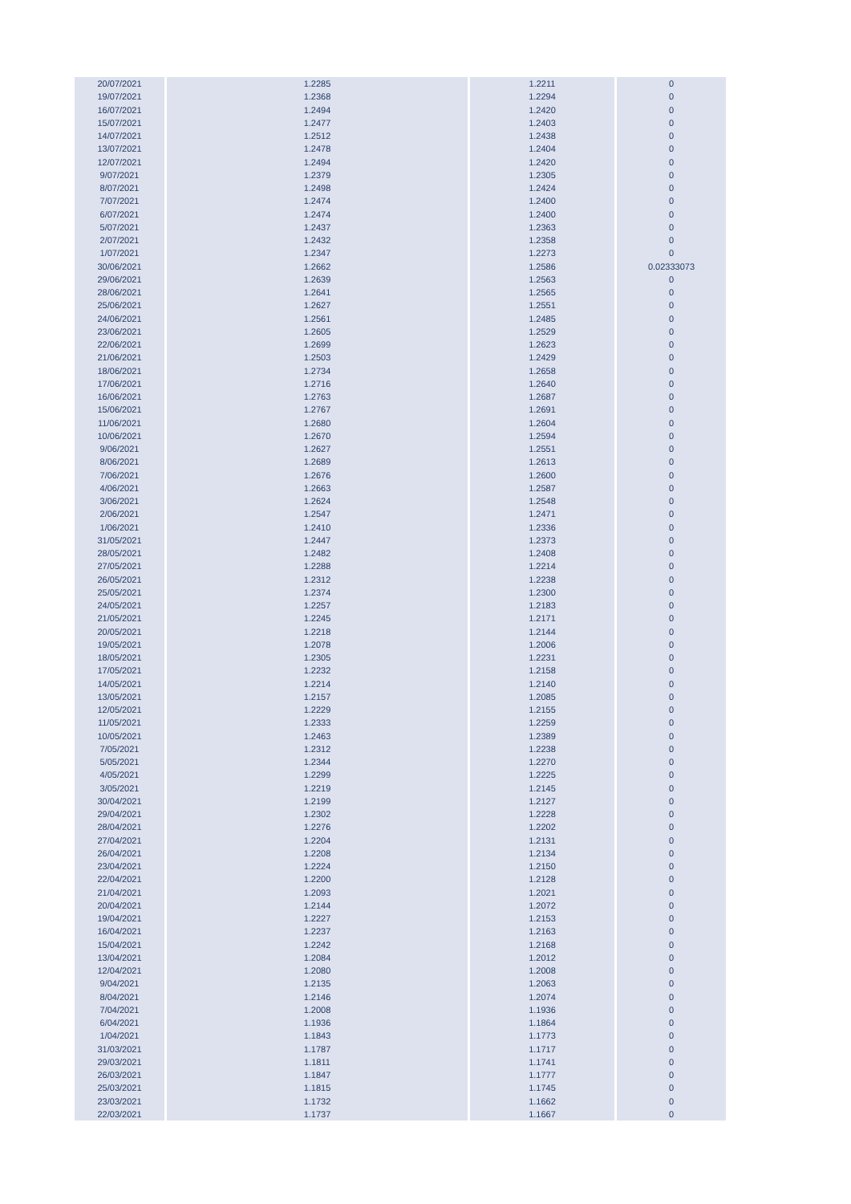| 20/07/2021 | 1.2285 | 1.2211 | 0 |
| 19/07/2021 | 1.2368 | 1.2294 | 0 |
| 16/07/2021 | 1.2494 | 1.2420 | 0 |
| 15/07/2021 | 1.2477 | 1.2403 | 0 |
| 14/07/2021 | 1.2512 | 1.2438 | 0 |
| 13/07/2021 | 1.2478 | 1.2404 | 0 |
| 12/07/2021 | 1.2494 | 1.2420 | 0 |
| 9/07/2021 | 1.2379 | 1.2305 | 0 |
| 8/07/2021 | 1.2498 | 1.2424 | 0 |
| 7/07/2021 | 1.2474 | 1.2400 | 0 |
| 6/07/2021 | 1.2474 | 1.2400 | 0 |
| 5/07/2021 | 1.2437 | 1.2363 | 0 |
| 2/07/2021 | 1.2432 | 1.2358 | 0 |
| 1/07/2021 | 1.2347 | 1.2273 | 0 |
| 30/06/2021 | 1.2662 | 1.2586 | 0.02333073 |
| 29/06/2021 | 1.2639 | 1.2563 | 0 |
| 28/06/2021 | 1.2641 | 1.2565 | 0 |
| 25/06/2021 | 1.2627 | 1.2551 | 0 |
| 24/06/2021 | 1.2561 | 1.2485 | 0 |
| 23/06/2021 | 1.2605 | 1.2529 | 0 |
| 22/06/2021 | 1.2699 | 1.2623 | 0 |
| 21/06/2021 | 1.2503 | 1.2429 | 0 |
| 18/06/2021 | 1.2734 | 1.2658 | 0 |
| 17/06/2021 | 1.2716 | 1.2640 | 0 |
| 16/06/2021 | 1.2763 | 1.2687 | 0 |
| 15/06/2021 | 1.2767 | 1.2691 | 0 |
| 11/06/2021 | 1.2680 | 1.2604 | 0 |
| 10/06/2021 | 1.2670 | 1.2594 | 0 |
| 9/06/2021 | 1.2627 | 1.2551 | 0 |
| 8/06/2021 | 1.2689 | 1.2613 | 0 |
| 7/06/2021 | 1.2676 | 1.2600 | 0 |
| 4/06/2021 | 1.2663 | 1.2587 | 0 |
| 3/06/2021 | 1.2624 | 1.2548 | 0 |
| 2/06/2021 | 1.2547 | 1.2471 | 0 |
| 1/06/2021 | 1.2410 | 1.2336 | 0 |
| 31/05/2021 | 1.2447 | 1.2373 | 0 |
| 28/05/2021 | 1.2482 | 1.2408 | 0 |
| 27/05/2021 | 1.2288 | 1.2214 | 0 |
| 26/05/2021 | 1.2312 | 1.2238 | 0 |
| 25/05/2021 | 1.2374 | 1.2300 | 0 |
| 24/05/2021 | 1.2257 | 1.2183 | 0 |
| 21/05/2021 | 1.2245 | 1.2171 | 0 |
| 20/05/2021 | 1.2218 | 1.2144 | 0 |
| 19/05/2021 | 1.2078 | 1.2006 | 0 |
| 18/05/2021 | 1.2305 | 1.2231 | 0 |
| 17/05/2021 | 1.2232 | 1.2158 | 0 |
| 14/05/2021 | 1.2214 | 1.2140 | 0 |
| 13/05/2021 | 1.2157 | 1.2085 | 0 |
| 12/05/2021 | 1.2229 | 1.2155 | 0 |
| 11/05/2021 | 1.2333 | 1.2259 | 0 |
| 10/05/2021 | 1.2463 | 1.2389 | 0 |
| 7/05/2021 | 1.2312 | 1.2238 | 0 |
| 5/05/2021 | 1.2344 | 1.2270 | 0 |
| 4/05/2021 | 1.2299 | 1.2225 | 0 |
| 3/05/2021 | 1.2219 | 1.2145 | 0 |
| 30/04/2021 | 1.2199 | 1.2127 | 0 |
| 29/04/2021 | 1.2302 | 1.2228 | 0 |
| 28/04/2021 | 1.2276 | 1.2202 | 0 |
| 27/04/2021 | 1.2204 | 1.2131 | 0 |
| 26/04/2021 | 1.2208 | 1.2134 | 0 |
| 23/04/2021 | 1.2224 | 1.2150 | 0 |
| 22/04/2021 | 1.2200 | 1.2128 | 0 |
| 21/04/2021 | 1.2093 | 1.2021 | 0 |
| 20/04/2021 | 1.2144 | 1.2072 | 0 |
| 19/04/2021 | 1.2227 | 1.2153 | 0 |
| 16/04/2021 | 1.2237 | 1.2163 | 0 |
| 15/04/2021 | 1.2242 | 1.2168 | 0 |
| 13/04/2021 | 1.2084 | 1.2012 | 0 |
| 12/04/2021 | 1.2080 | 1.2008 | 0 |
| 9/04/2021 | 1.2135 | 1.2063 | 0 |
| 8/04/2021 | 1.2146 | 1.2074 | 0 |
| 7/04/2021 | 1.2008 | 1.1936 | 0 |
| 6/04/2021 | 1.1936 | 1.1864 | 0 |
| 1/04/2021 | 1.1843 | 1.1773 | 0 |
| 31/03/2021 | 1.1787 | 1.1717 | 0 |
| 29/03/2021 | 1.1811 | 1.1741 | 0 |
| 26/03/2021 | 1.1847 | 1.1777 | 0 |
| 25/03/2021 | 1.1815 | 1.1745 | 0 |
| 23/03/2021 | 1.1732 | 1.1662 | 0 |
| 22/03/2021 | 1.1737 | 1.1667 | 0 |